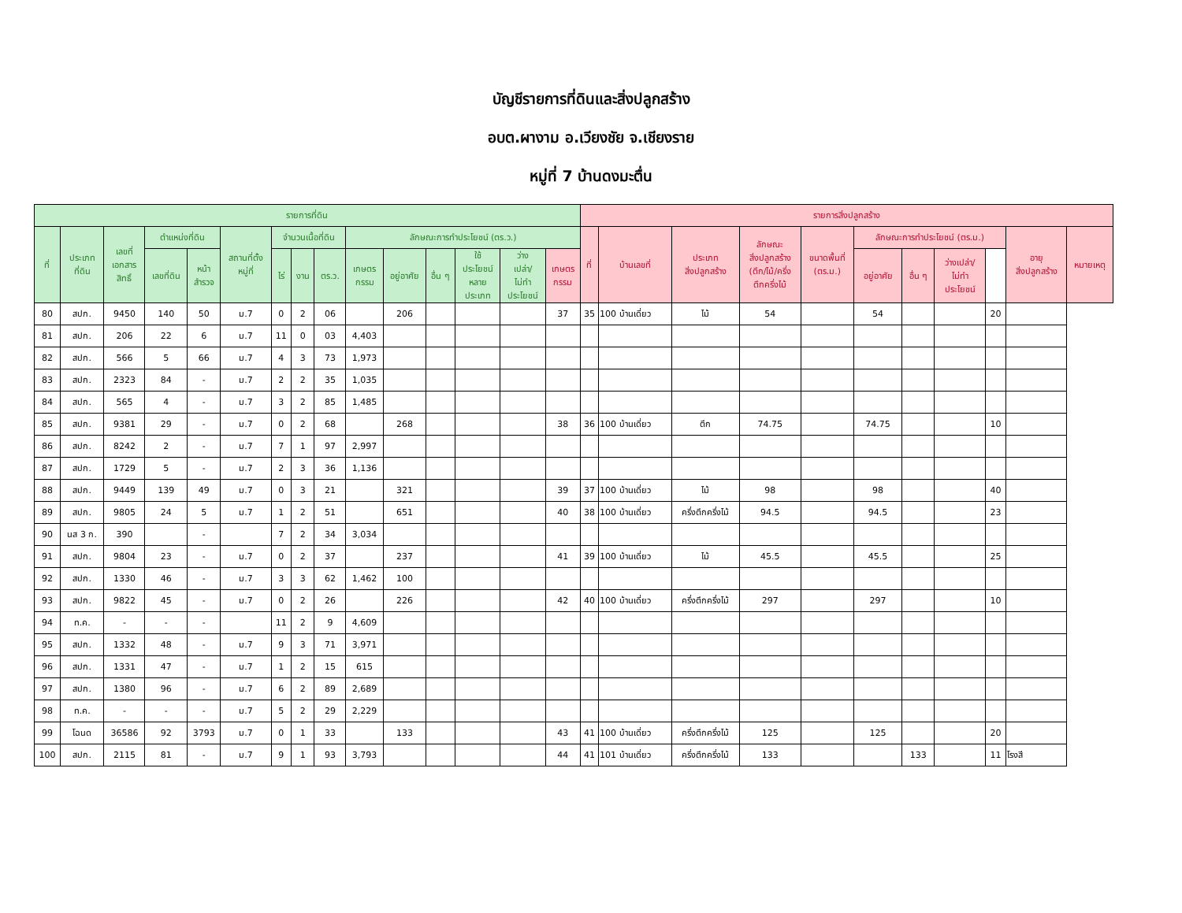บัญชีรายการที่ดินและสิ่งปลูกสร้าง
อบต.ผางาม อ.เวียงชัย จ.เชียงราย
หมู่ที่ 7 บ้านดงมะตื่น
| รายการที่ดิน | | | | | | | | | | | | | | | รายการสิ่งปลูกสร้าง | | | | | | | | | | |
| --- | --- | --- | --- | --- | --- | --- | --- | --- | --- | --- | --- | --- | --- | --- | --- | --- | --- | --- | --- | --- | --- | --- | --- | --- | --- |
| ที่ | ประเภท ที่ดิน | เลขที่ เอกสาร สิทธิ์ | ตำแหน่งที่ดิน | | สถานที่ตั้ง หมู่ที่ | จำนวนเนื้อที่ดิน | | | ลักษณะการทำประโยชน์ (ตร.ว.) | | | | | | ที่ | บ้านเลขที่ | ประเภท สิ่งปลูกสร้าง | ลักษณะ สิ่งปลูกสร้าง (ตึก/ไม้/ครึ่ง ตึกครึ่งไม้ | ขนาดพื้นที่ (ตร.ม.) | ลักษณะการทำประโยชน์ (ตร.ม.) | | | | อายุ สิ่งปลูกสร้าง | หมายเหตุ |
| | | | เลขที่ดิน | หน้า สำรวจ | | ไร่ | งาน | ตร.ว. | เกษตร กรรม | อยู่อาศัย | อื่น ๆ | ใช้ ประโยชน์ หลาย ประเภท | ว่าง เปล่า/ ไม่ทำ ประโยชน์ | เกษตร กรรม | | | | | | อยู่อาศัย | อื่น ๆ | ว่างเปล่า/ ไม่ทำ ประโยชน์ | | | |
| 80 | สปก. | 9450 | 140 | 50 | ม.7 | 0 | 2 | 06 | | 206 | | | | 37 | 35 | 100 บ้านเดี่ยว | ไม้ | 54 | | 54 | | | 20 | | |
| 81 | สปก. | 206 | 22 | 6 | ม.7 | 11 | 0 | 03 | 4,403 | | | | | | | | | | | | | | | | |
| 82 | สปก. | 566 | 5 | 66 | ม.7 | 4 | 3 | 73 | 1,973 | | | | | | | | | | | | | | | | |
| 83 | สปก. | 2323 | 84 | - | ม.7 | 2 | 2 | 35 | 1,035 | | | | | | | | | | | | | | | | |
| 84 | สปก. | 565 | 4 | - | ม.7 | 3 | 2 | 85 | 1,485 | | | | | | | | | | | | | | | | |
| 85 | สปก. | 9381 | 29 | - | ม.7 | 0 | 2 | 68 | | 268 | | | | 38 | 36 | 100 บ้านเดี่ยว | ตึก | 74.75 | | 74.75 | | | 10 | | |
| 86 | สปก. | 8242 | 2 | - | ม.7 | 7 | 1 | 97 | 2,997 | | | | | | | | | | | | | | | | |
| 87 | สปก. | 1729 | 5 | - | ม.7 | 2 | 3 | 36 | 1,136 | | | | | | | | | | | | | | | | |
| 88 | สปก. | 9449 | 139 | 49 | ม.7 | 0 | 3 | 21 | | 321 | | | | 39 | 37 | 100 บ้านเดี่ยว | ไม้ | 98 | | 98 | | | 40 | | |
| 89 | สปก. | 9805 | 24 | 5 | ม.7 | 1 | 2 | 51 | | 651 | | | | 40 | 38 | 100 บ้านเดี่ยว | ครึ่งตึกครึ่งไม้ | 94.5 | | 94.5 | | | 23 | | |
| 90 | นส 3 ก. | 390 | | - | | 7 | 2 | 34 | 3,034 | | | | | | | | | | | | | | | | |
| 91 | สปก. | 9804 | 23 | - | ม.7 | 0 | 2 | 37 | | 237 | | | | 41 | 39 | 100 บ้านเดี่ยว | ไม้ | 45.5 | | 45.5 | | | 25 | | |
| 92 | สปก. | 1330 | 46 | - | ม.7 | 3 | 3 | 62 | 1,462 | 100 | | | | | | | | | | | | | | | |
| 93 | สปก. | 9822 | 45 | - | ม.7 | 0 | 2 | 26 | | 226 | | | | 42 | 40 | 100 บ้านเดี่ยว | ครึ่งตึกครึ่งไม้ | 297 | | 297 | | | 10 | | |
| 94 | ท.ค. | - | - | - | | 11 | 2 | 9 | 4,609 | | | | | | | | | | | | | | | | |
| 95 | สปก. | 1332 | 48 | - | ม.7 | 9 | 3 | 71 | 3,971 | | | | | | | | | | | | | | | | |
| 96 | สปก. | 1331 | 47 | - | ม.7 | 1 | 2 | 15 | 615 | | | | | | | | | | | | | | | | |
| 97 | สปก. | 1380 | 96 | - | ม.7 | 6 | 2 | 89 | 2,689 | | | | | | | | | | | | | | | | |
| 98 | ท.ค. | - | - | - | ม.7 | 5 | 2 | 29 | 2,229 | | | | | | | | | | | | | | | | |
| 99 | โฉนด | 36586 | 92 | 3793 | ม.7 | 0 | 1 | 33 | | 133 | | | | 43 | 41 | 100 บ้านเดี่ยว | ครึ่งตึกครึ่งไม้ | 125 | | 125 | | | 20 | | |
| 100 | สปก. | 2115 | 81 | - | ม.7 | 9 | 1 | 93 | 3,793 | | | | | 44 | 41 | 101 บ้านเดี่ยว | ครึ่งตึกครึ่งไม้ | 133 | | | 133 | | 11 | โรงสี | |